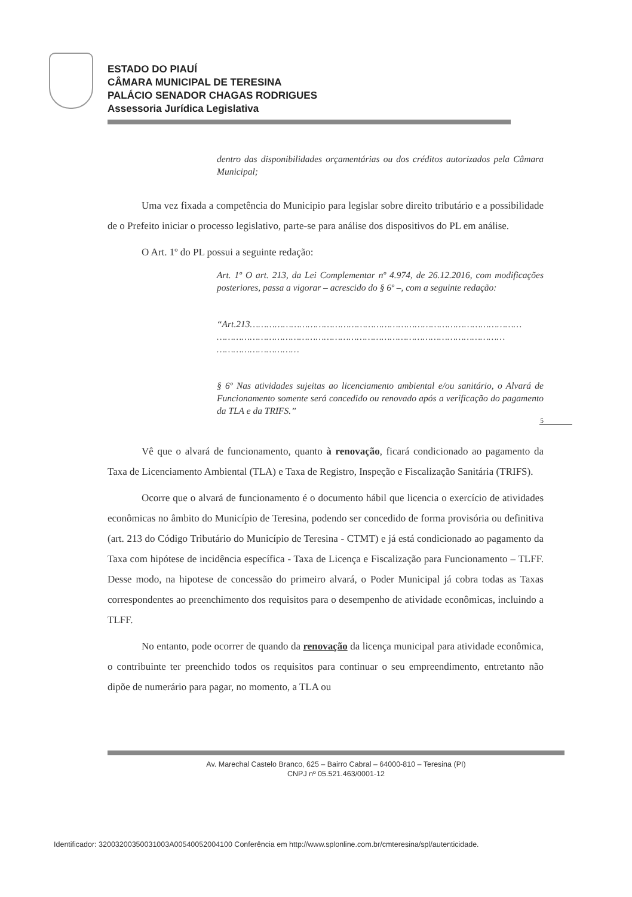ESTADO DO PIAUÍ
CÂMARA MUNICIPAL DE TERESINA
PALÁCIO SENADOR CHAGAS RODRIGUES
Assessoria Jurídica Legislativa
dentro das disponibilidades orçamentárias ou dos créditos autorizados pela Câmara Municipal;
Uma vez fixada a competência do Municipio para legislar sobre direito tributário e a possibilidade de o Prefeito iniciar o processo legislativo, parte-se para análise dos dispositivos do PL em análise.
O Art. 1º do PL possui a seguinte redação:
Art. 1º O art. 213, da Lei Complementar nº 4.974, de 26.12.2016, com modificações posteriores, passa a vigorar – acrescido do § 6º –, com a seguinte redação:
“Art.213………………………………………………………………………………………
……………………………………………………………………………………………
…………………………
§ 6º Nas atividades sujeitas ao licenciamento ambiental e/ou sanitário, o Alvará de Funcionamento somente será concedido ou renovado após a verificação do pagamento da TLA e da TRIFS.”
5
Vê que o alvará de funcionamento, quanto à renovação, ficará condicionado ao pagamento da Taxa de Licenciamento Ambiental (TLA) e Taxa de Registro, Inspeção e Fiscalização Sanitária (TRIFS).
Ocorre que o alvará de funcionamento é o documento hábil que licencia o exercício de atividades econômicas no âmbito do Município de Teresina, podendo ser concedido de forma provisória ou definitiva (art. 213 do Código Tributário do Município de Teresina - CTMT) e já está condicionado ao pagamento da Taxa com hipótese de incidência específica - Taxa de Licença e Fiscalização para Funcionamento – TLFF. Desse modo, na hipotese de concessão do primeiro alvará, o Poder Municipal já cobra todas as Taxas correspondentes ao preenchimento dos requisitos para o desempenho de atividade econômicas, incluindo a TLFF.
No entanto, pode ocorrer de quando da renovação da licença municipal para atividade econômica, o contribuinte ter preenchido todos os requisitos para continuar o seu empreendimento, entretanto não dipõe de numerário para pagar, no momento, a TLA ou
Av. Marechal Castelo Branco, 625 – Bairro Cabral – 64000-810 – Teresina (PI)
CNPJ nº 05.521.463/0001-12
Identificador: 32003200350031003A00540052004100 Conferência em http://www.splonline.com.br/cmteresina/spl/autenticidade.